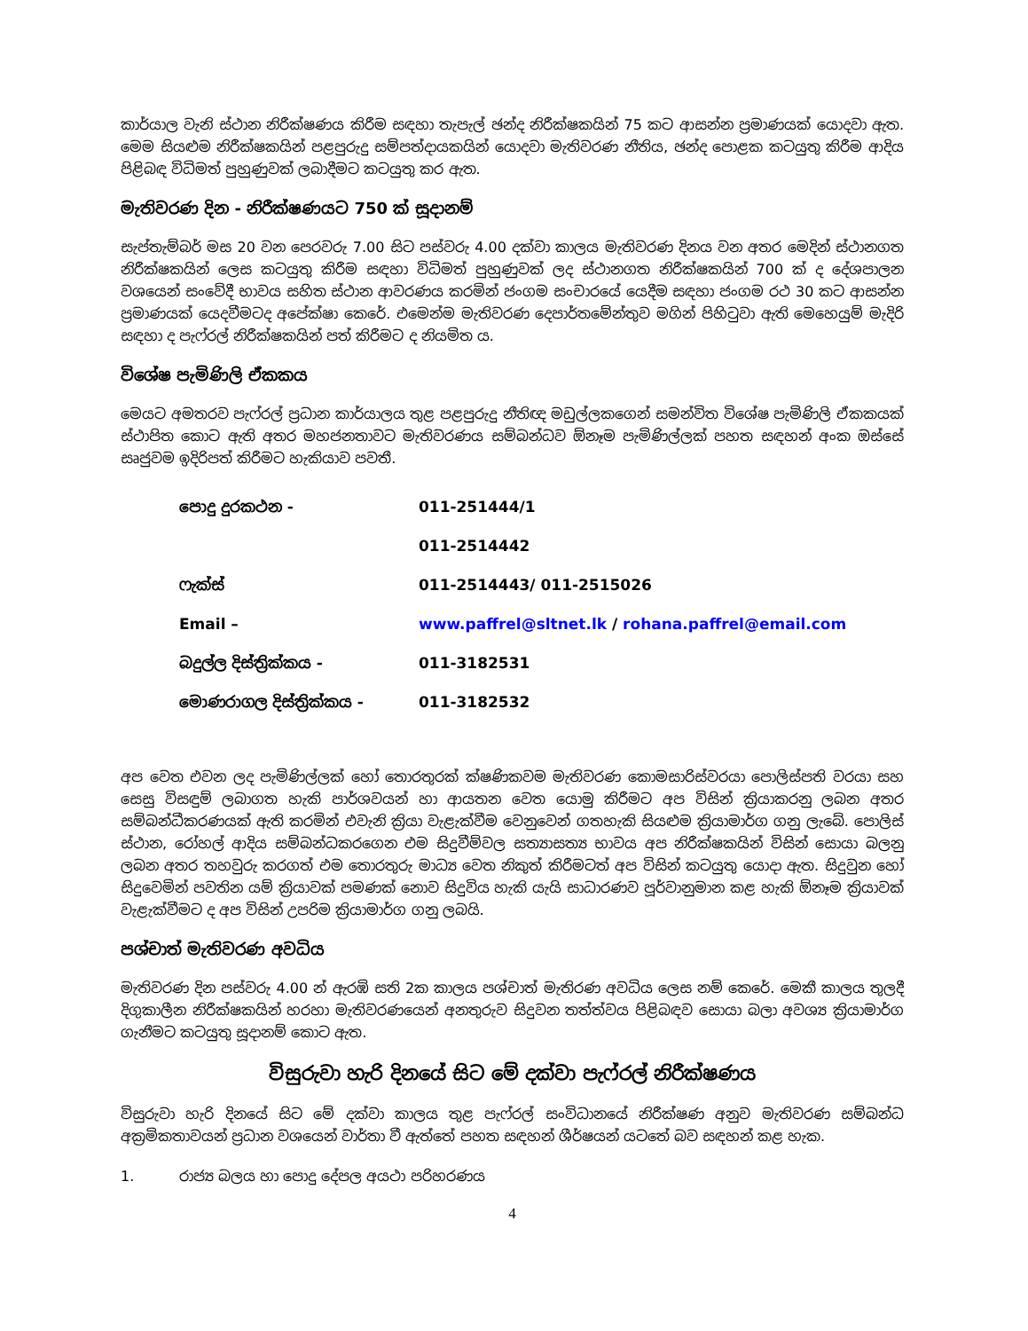කාර්යාල වැනි ස්ථාන නිරීක්ෂණය කිරීම සඳහා තැපැල් ඡන්ද නිරීක්ෂකයින් 75 කට ආසන්න ප්‍රමාණයක් යොදවා ඇත. මෙම සියළුම නිරීක්ෂකයින් පළපුරුදු සම්පත්දායකයින් යොදවා මැතිවරණ නීතිය, ඡන්ද පොළක කටයුතු කිරීම ආදිය පිළිබඳ විධිමත් පුහුණුවක් ලබාදීමට කටයුතු කර ඇත.
මැතිවරණ දින - නිරීක්ෂණයට 750 ක් සූදානම්
සැප්තැම්බර් මස 20 වන පෙරවරු 7.00 සිට පස්වරු 4.00 දක්වා කාලය මැතිවරණ දිනය වන අතර මෙදින් ස්ථානගත නිරීක්ෂකයින් ලෙස කටයුතු කිරීම සඳහා විධිමත් පුහුණුවක් ලද ස්ථානගත නිරීක්ෂකයින් 700 ක් ද දේශපාලන වශයෙන් සංවේදී භාවය සහිත ස්ථාන ආවරණය කරමින් ජංගම සංචාරයේ යෙදීම සඳහා ජංගම රථ 30 කට ආසන්න ප්‍රමාණයක් යෙදවීමටද අපේක්ෂා කෙරේ. එමෙන්ම මැතිවරණ දෙපාර්තමේන්තුව මගින් පිහිටුවා ඇති මෙහෙයුම් මැදිරි සඳහා ද පැෆ්රල් නිරීක්ෂකයින් පත් කිරීමට ද නියමිත ය.
විශේෂ පැමිණිලි ඒකකය
මෙයට අමතරව පැෆ්රල් ප්‍රධාන කාර්යාලය තුළ පළපුරුදු නීතිඥ මඩුල්ලකගෙන් සමන්විත විශේෂ පැමිණිලි ඒකකයක් ස්ථාපිත කොට ඇති අතර මහජනතාවට මැතිවරණය සම්බන්ධව ඕනෑම පැමිණිල්ලක් පහත සඳහන් අංක ඔස්සේ සෘජුවම ඉදිරිපත් කිරීමට හැකියාව පවතී.
| පොදු දුරකථන - | 011-251444/1 |
| | 011-2514442 |
| ෆැක්ස් | 011-2514443/ 011-2515026 |
| Email – | www.paffrel@sltnet.lk / rohana.paffrel@email.com |
| බදුල්ල දිස්ත්‍රික්කය - | 011-3182531 |
| මොණරාගල දිස්ත්‍රික්කය - | 011-3182532 |
අප වෙත එවන ලද පැමිණිල්ලක් හෝ තොරතුරක් ක්ෂණිකවම මැතිවරණ කොමසාරිස්වරයා පොලිස්පති වරයා සහ සෙසු විසඳුම් ලබාගත හැකි පාර්ශවයන් හා ආයතන වෙත යොමු කිරීමට අප විසින් ක්‍රියාකරනු ලබන අතර සම්බන්ධීකරණයක් ඇති කරමින් එවැනි ක්‍රියා වැළැක්වීම වෙනුවෙන් ගතහැකි සියළුම ක්‍රියාමාර්ග ගනු ලැබේ. පොලිස් ස්ථාන, රෝහල් ආදිය සම්බන්ධකරගෙන එම සිදුවීම්වල සත්‍යාසත්‍ය භාවය අප නිරීක්ෂකයින් විසින් සොයා බලනු ලබන අතර තහවුරු කරගත් එම තොරතුරු මාධ්‍ය වෙත නිකුත් කිරීමටත් අප විසින් කටයුතු යොදා ඇත. සිදුවුන හෝ සිදුවෙමින් පවතින යම් ක්‍රියාවක් පමණක් නොව සිදුවිය හැකි යැයි සාධාරණව පූර්වානුමාන කළ හැකි ඕනෑම ක්‍රියාවක් වැළැක්වීමට ද අප විසින් උපරිම ක්‍රියාමාර්ග ගනු ලබයි.
පශ්චාත් මැතිවරණ අවධිය
මැතිවරණ දින පස්වරු 4.00 න් ඇරඹි සති 2ක කාලය පශ්චාත් මැතිරණ අවධිය ලෙස නම් කෙරේ. මෙකී කාලය තුලදී දිගුකාලීන නිරීක්ෂකයින් හරහා මැතිවරණයෙන් අනතුරුව සිදුවන තත්ත්වය පිළිබඳව සොයා බලා අවශ්‍ය ක්‍රියාමාර්ග ගැනීමට කටයුතු සූදානම් කොට ඇත.
විසුරුවා හැරි දිනයේ සිට මේ දක්වා පැෆ්රල් නිරීක්ෂණය
විසුරුවා හැරි දිනයේ සිට මේ දක්වා කාලය තුළ පැෆ්රල් සංවිධානයේ නිරීක්ෂණ අනුව මැතිවරණ සම්බන්ධ අක්‍රමිකතාවයන් ප්‍රධාන වශයෙන් වාර්තා වී ඇත්තේ පහත සඳහන් ශීර්ෂයන් යටතේ බව සඳහන් කළ හැක.
1. රාජ්‍ය බලය හා පොදු දේපල අයථා පරිහරණය
4